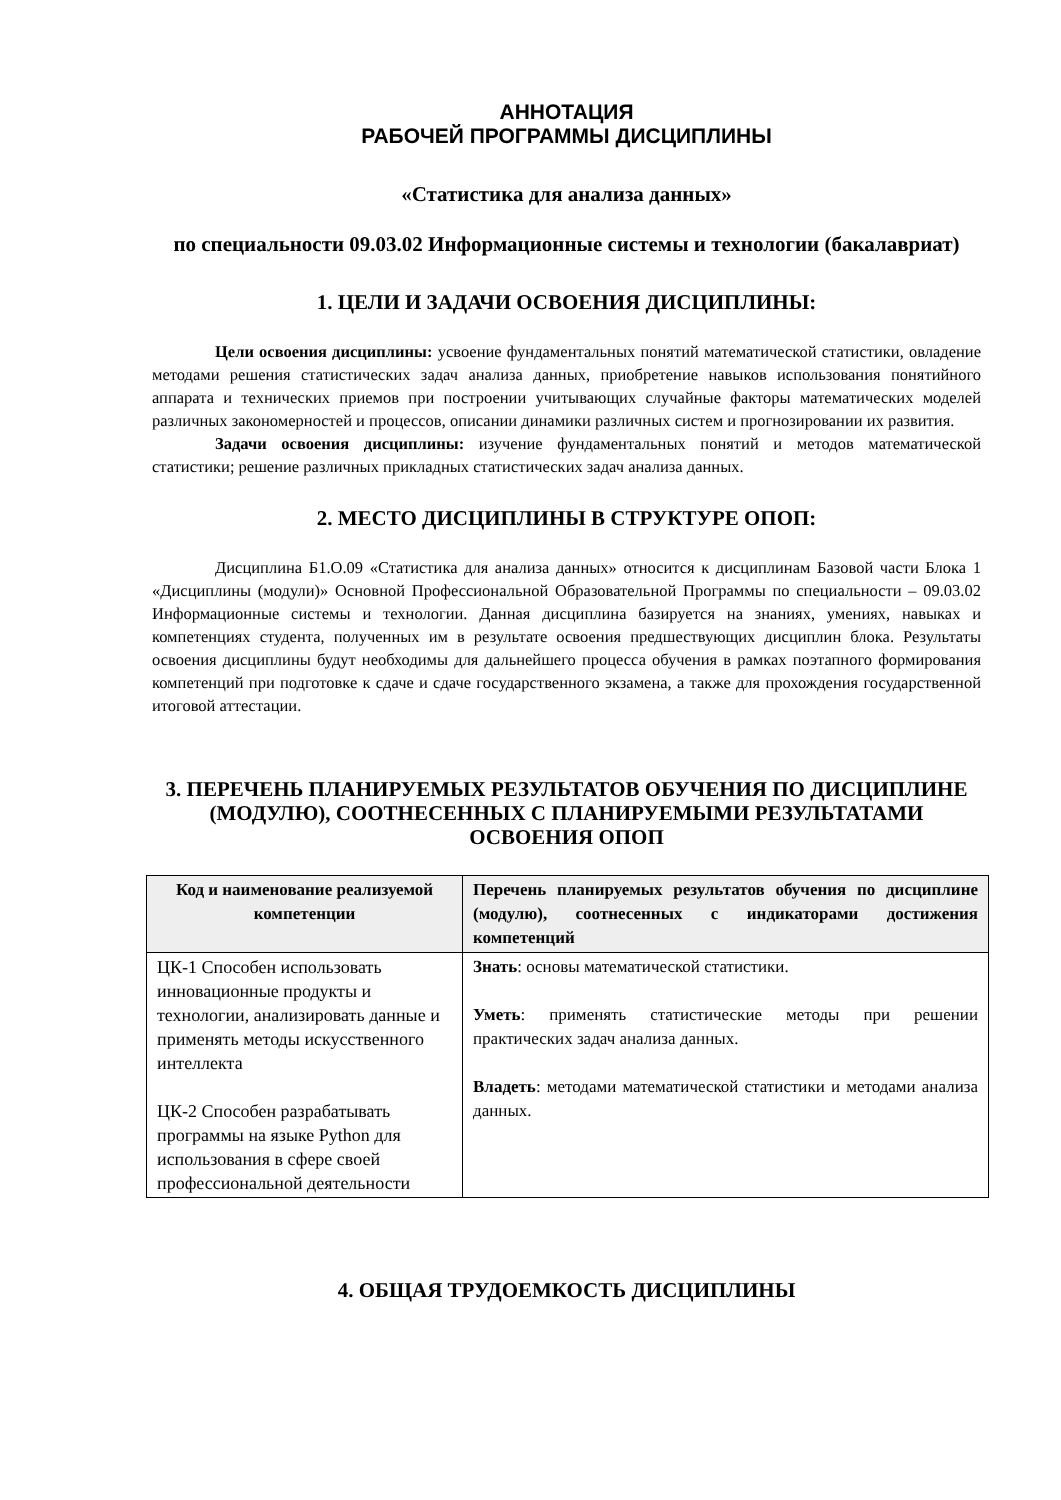АННОТАЦИЯ
РАБОЧЕЙ ПРОГРАММЫ ДИСЦИПЛИНЫ
«Статистика для анализа данных»
по специальности 09.03.02 Информационные системы и технологии (бакалавриат)
1. ЦЕЛИ И ЗАДАЧИ ОСВОЕНИЯ ДИСЦИПЛИНЫ:
Цели освоения дисциплины: усвоение фундаментальных понятий математической статистики, овладение методами решения статистических задач анализа данных, приобретение навыков использования понятийного аппарата и технических приемов при построении учитывающих случайные факторы математических моделей различных закономерностей и процессов, описании динамики различных систем и прогнозировании их развития.
Задачи освоения дисциплины: изучение фундаментальных понятий и методов математической статистики; решение различных прикладных статистических задач анализа данных.
2. МЕСТО ДИСЦИПЛИНЫ В СТРУКТУРЕ ОПОП:
Дисциплина Б1.О.09 «Статистика для анализа данных» относится к дисциплинам Базовой части Блока 1 «Дисциплины (модули)» Основной Профессиональной Образовательной Программы по специальности – 09.03.02 Информационные системы и технологии. Данная дисциплина базируется на знаниях, умениях, навыках и компетенциях студента, полученных им в результате освоения предшествующих дисциплин блока. Результаты освоения дисциплины будут необходимы для дальнейшего процесса обучения в рамках поэтапного формирования компетенций при подготовке к сдаче и сдаче государственного экзамена, а также для прохождения государственной итоговой аттестации.
3. ПЕРЕЧЕНЬ ПЛАНИРУЕМЫХ РЕЗУЛЬТАТОВ ОБУЧЕНИЯ ПО ДИСЦИПЛИНЕ (МОДУЛЮ), СООТНЕСЕННЫХ С ПЛАНИРУЕМЫМИ РЕЗУЛЬТАТАМИ ОСВОЕНИЯ ОПОП
| Код и наименование реализуемой компетенции | Перечень планируемых результатов обучения по дисциплине (модулю), соотнесенных с индикаторами достижения компетенций |
| --- | --- |
| ЦК-1 Способен использовать инновационные продукты и технологии, анализировать данные и применять методы искусственного интеллекта ЦК-2 Способен разрабатывать программы на языке Python для использования в сфере своей профессиональной деятельности | Знать : основы математической статистики. Уметь : применять статистические методы при решении практических задач анализа данных. Владеть : методами математической статистики и методами анализа данных. |
4. ОБЩАЯ ТРУДОЕМКОСТЬ ДИСЦИПЛИНЫ